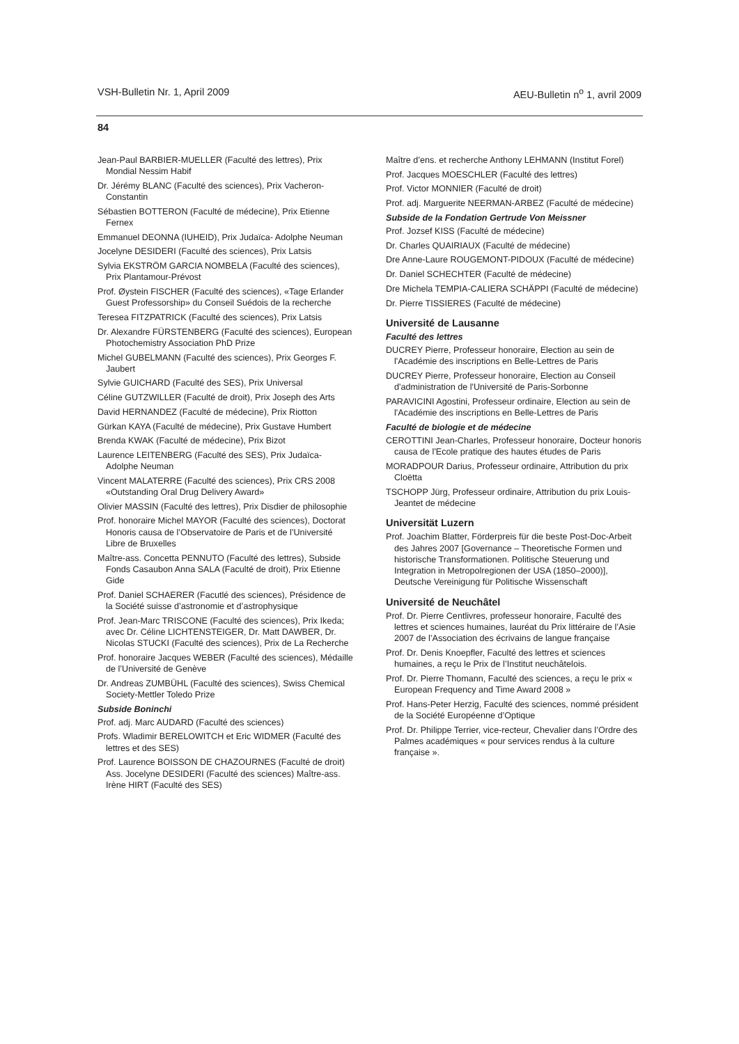VSH-Bulletin Nr. 1, April 2009 AEU-Bulletin n<sup>o</sup> 1, avril 2009
84
Jean-Paul BARBIER-MUELLER (Faculté des lettres), Prix Mondial Nessim Habif
Dr. Jérémy BLANC (Faculté des sciences), Prix Vacheron-Constantin
Sébastien BOTTERON (Faculté de médecine), Prix Etienne Fernex
Emmanuel DEONNA (IUHEID), Prix Judaïca- Adolphe Neuman
Jocelyne DESIDERI (Faculté des sciences), Prix Latsis
Sylvia EKSTRÖM GARCIA NOMBELA (Faculté des sciences), Prix Plantamour-Prévost
Prof. Øystein FISCHER (Faculté des sciences), «Tage Erlander Guest Professorship» du Conseil Suédois de la recherche
Teresea FITZPATRICK (Faculté des sciences), Prix Latsis
Dr. Alexandre FÜRSTENBERG (Faculté des sciences), European Photochemistry Association PhD Prize
Michel GUBELMANN (Faculté des sciences), Prix Georges F. Jaubert
Sylvie GUICHARD (Faculté des SES), Prix Universal
Céline GUTZWILLER (Faculté de droit), Prix Joseph des Arts
David HERNANDEZ (Faculté de médecine), Prix Riotton
Gürkan KAYA (Faculté de médecine), Prix Gustave Humbert
Brenda KWAK (Faculté de médecine), Prix Bizot
Laurence LEITENBERG (Faculté des SES), Prix Judaïca-Adolphe Neuman
Vincent MALATERRE (Faculté des sciences), Prix CRS 2008 «Outstanding Oral Drug Delivery Award»
Olivier MASSIN (Faculté des lettres), Prix Disdier de philosophie
Prof. honoraire Michel MAYOR (Faculté des sciences), Doctorat Honoris causa de l’Observatoire de Paris et de l’Université Libre de Bruxelles
Maître-ass. Concetta PENNUTO (Faculté des lettres), Subside Fonds Casaubon Anna SALA (Faculté de droit), Prix Etienne Gide
Prof. Daniel SCHAERER (Facutlé des sciences), Présidence de la Société suisse d’astronomie et d’astrophysique
Prof. Jean-Marc TRISCONE (Faculté des sciences), Prix Ikeda; avec Dr. Céline LICHTENSTEIGER, Dr. Matt DAWBER, Dr. Nicolas STUCKI (Faculté des sciences), Prix de La Recherche
Prof. honoraire Jacques WEBER (Faculté des sciences), Médaille de l’Université de Genève
Dr. Andreas ZUMBÜHL (Faculté des sciences), Swiss Chemical Society-Mettler Toledo Prize
Subside Boninchi
Prof. adj. Marc AUDARD (Faculté des sciences)
Profs. Wladimir BERELOWITCH et Eric WIDMER (Faculté des lettres et des SES)
Prof. Laurence BOISSON DE CHAZOURNES (Faculté de droit) Ass. Jocelyne DESIDERI (Faculté des sciences) Maître-ass. Irène HIRT (Faculté des SES)
Maître d’ens. et recherche Anthony LEHMANN (Institut Forel)
Prof. Jacques MOESCHLER (Faculté des lettres)
Prof. Victor MONNIER (Faculté de droit)
Prof. adj. Marguerite NEERMAN-ARBEZ (Faculté de médecine)
Subside de la Fondation Gertrude Von Meissner
Prof. Jozsef KISS (Faculté de médecine)
Dr. Charles QUAIRIAUX (Faculté de médecine)
Dre Anne-Laure ROUGEMONT-PIDOUX (Faculté de médecine)
Dr. Daniel SCHECHTER (Faculté de médecine)
Dre Michela TEMPIA-CALIERA SCHÄPPI (Faculté de médecine)
Dr. Pierre TISSIERES (Faculté de médecine)
Université de Lausanne
Faculté des lettres
DUCREY Pierre, Professeur honoraire, Election au sein de l'Académie des inscriptions en Belle-Lettres de Paris
DUCREY Pierre, Professeur honoraire, Election au Conseil d'administration de l'Université de Paris-Sorbonne
PARAVICINI Agostini, Professeur ordinaire, Election au sein de l'Académie des inscriptions en Belle-Lettres de Paris
Faculté de biologie et de médecine
CEROTTINI Jean-Charles, Professeur honoraire, Docteur honoris causa de l'Ecole pratique des hautes études de Paris
MORADPOUR Darius, Professeur ordinaire, Attribution du prix Cloëtta
TSCHOPP Jürg, Professeur ordinaire, Attribution du prix Louis-Jeantet de médecine
Universität Luzern
Prof. Joachim Blatter, Förderpreis für die beste Post-Doc-Arbeit des Jahres 2007 [Governance – Theoretische Formen und historische Transformationen. Politische Steuerung und Integration in Metropolregionen der USA (1850–2000)], Deutsche Vereinigung für Politische Wissenschaft
Université de Neuchâtel
Prof. Dr. Pierre Centlivres, professeur honoraire, Faculté des lettres et sciences humaines, lauréat du Prix littéraire de l’Asie 2007 de l’Association des écrivains de langue française
Prof. Dr. Denis Knoepfler, Faculté des lettres et sciences humaines, a reçu le Prix de l’Institut neuchâtelois.
Prof. Dr. Pierre Thomann, Faculté des sciences, a reçu le prix « European Frequency and Time Award 2008 »
Prof. Hans-Peter Herzig, Faculté des sciences, nommé président de la Société Européenne d’Optique
Prof. Dr. Philippe Terrier, vice-recteur, Chevalier dans l’Ordre des Palmes académiques « pour services rendus à la culture française ».